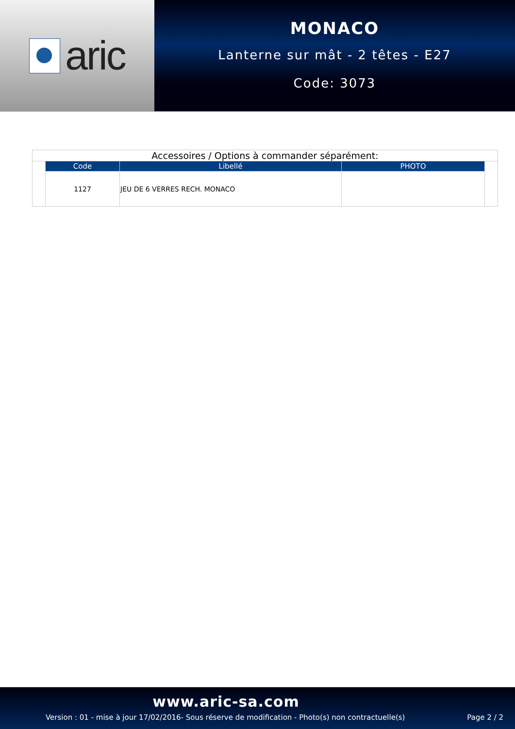aric
MONACO
Lanterne sur mât - 2 têtes - E27
Code: 3073
| Accessoires / Options à commander séparément: | | | | |
| | Code | Libellé | PHOTO | |
| | 1127 | JEU DE 6 VERRES RECH. MONACO | | |
www.aric-sa.com
Version : 01 - mise à jour 17/02/2016- Sous réserve de modification - Photo(s) non contractuelle(s) Page 2 / 2